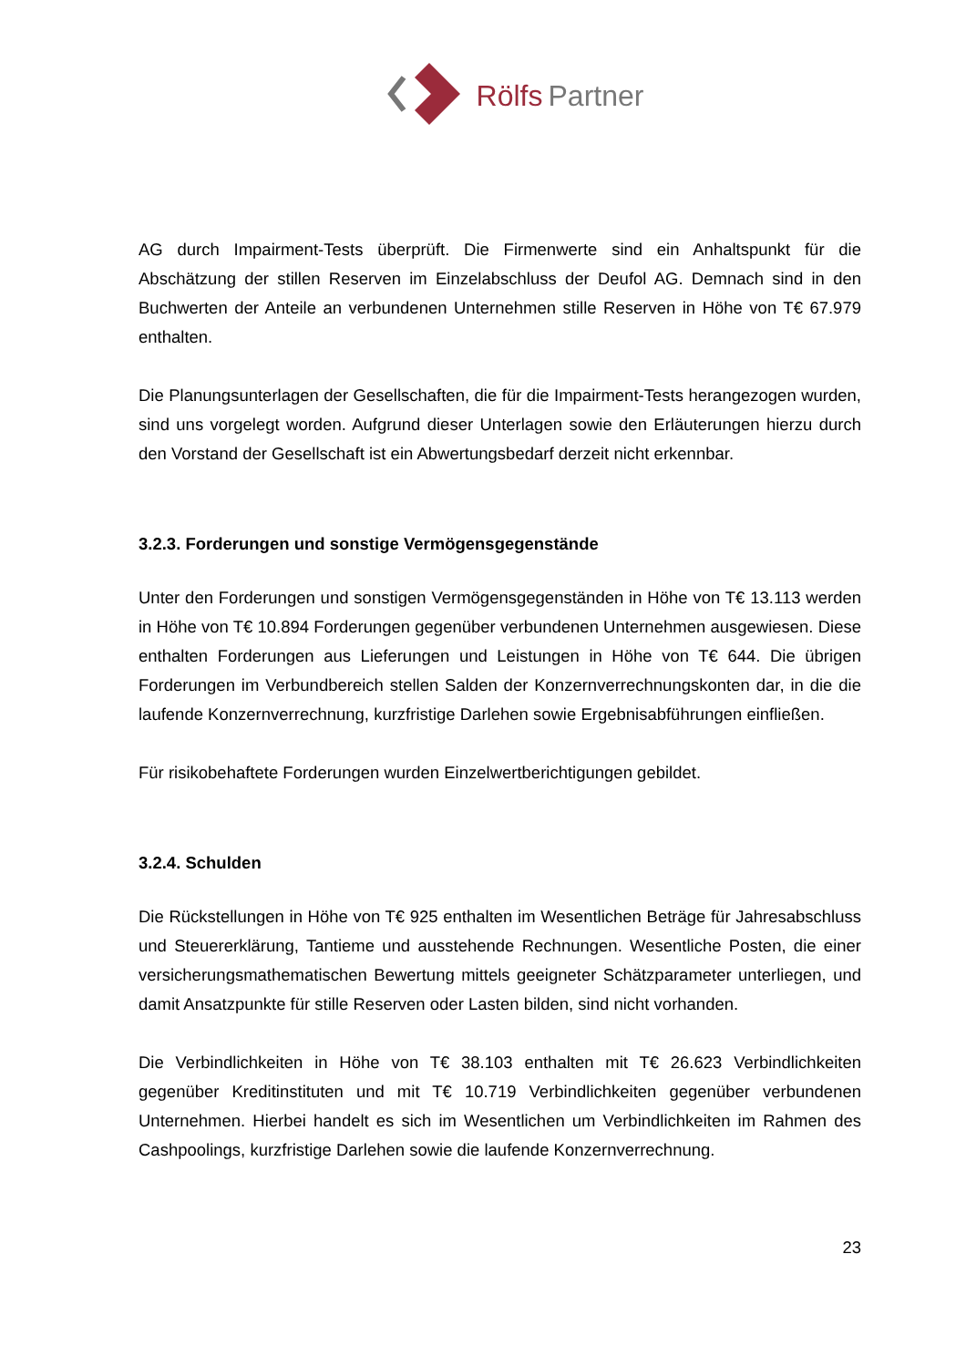Rölfs Partner
AG durch Impairment-Tests überprüft. Die Firmenwerte sind ein Anhaltspunkt für die Abschätzung der stillen Reserven im Einzelabschluss der Deufol AG. Demnach sind in den Buchwerten der Anteile an verbundenen Unternehmen stille Reserven in Höhe von T€ 67.979 enthalten.
Die Planungsunterlagen der Gesellschaften, die für die Impairment-Tests herangezogen wurden, sind uns vorgelegt worden. Aufgrund dieser Unterlagen sowie den Erläuterungen hierzu durch den Vorstand der Gesellschaft ist ein Abwertungsbedarf derzeit nicht erkennbar.
3.2.3. Forderungen und sonstige Vermögensgegenstände
Unter den Forderungen und sonstigen Vermögensgegenständen in Höhe von T€ 13.113 werden in Höhe von T€ 10.894 Forderungen gegenüber verbundenen Unternehmen ausgewiesen. Diese enthalten Forderungen aus Lieferungen und Leistungen in Höhe von T€ 644. Die übrigen Forderungen im Verbundbereich stellen Salden der Konzernverrechnungskonten dar, in die die laufende Konzernverrechnung, kurzfristige Darlehen sowie Ergebnisabführungen einfließen.
Für risikobehaftete Forderungen wurden Einzelwertberichtigungen gebildet.
3.2.4. Schulden
Die Rückstellungen in Höhe von T€ 925 enthalten im Wesentlichen Beträge für Jahresabschluss und Steuererklärung, Tantieme und ausstehende Rechnungen. Wesentliche Posten, die einer versicherungsmathematischen Bewertung mittels geeigneter Schätzparameter unterliegen, und damit Ansatzpunkte für stille Reserven oder Lasten bilden, sind nicht vorhanden.
Die Verbindlichkeiten in Höhe von T€ 38.103 enthalten mit T€ 26.623 Verbindlichkeiten gegenüber Kreditinstituten und mit T€ 10.719 Verbindlichkeiten gegenüber verbundenen Unternehmen. Hierbei handelt es sich im Wesentlichen um Verbindlichkeiten im Rahmen des Cashpoolings, kurzfristige Darlehen sowie die laufende Konzernverrechnung.
23